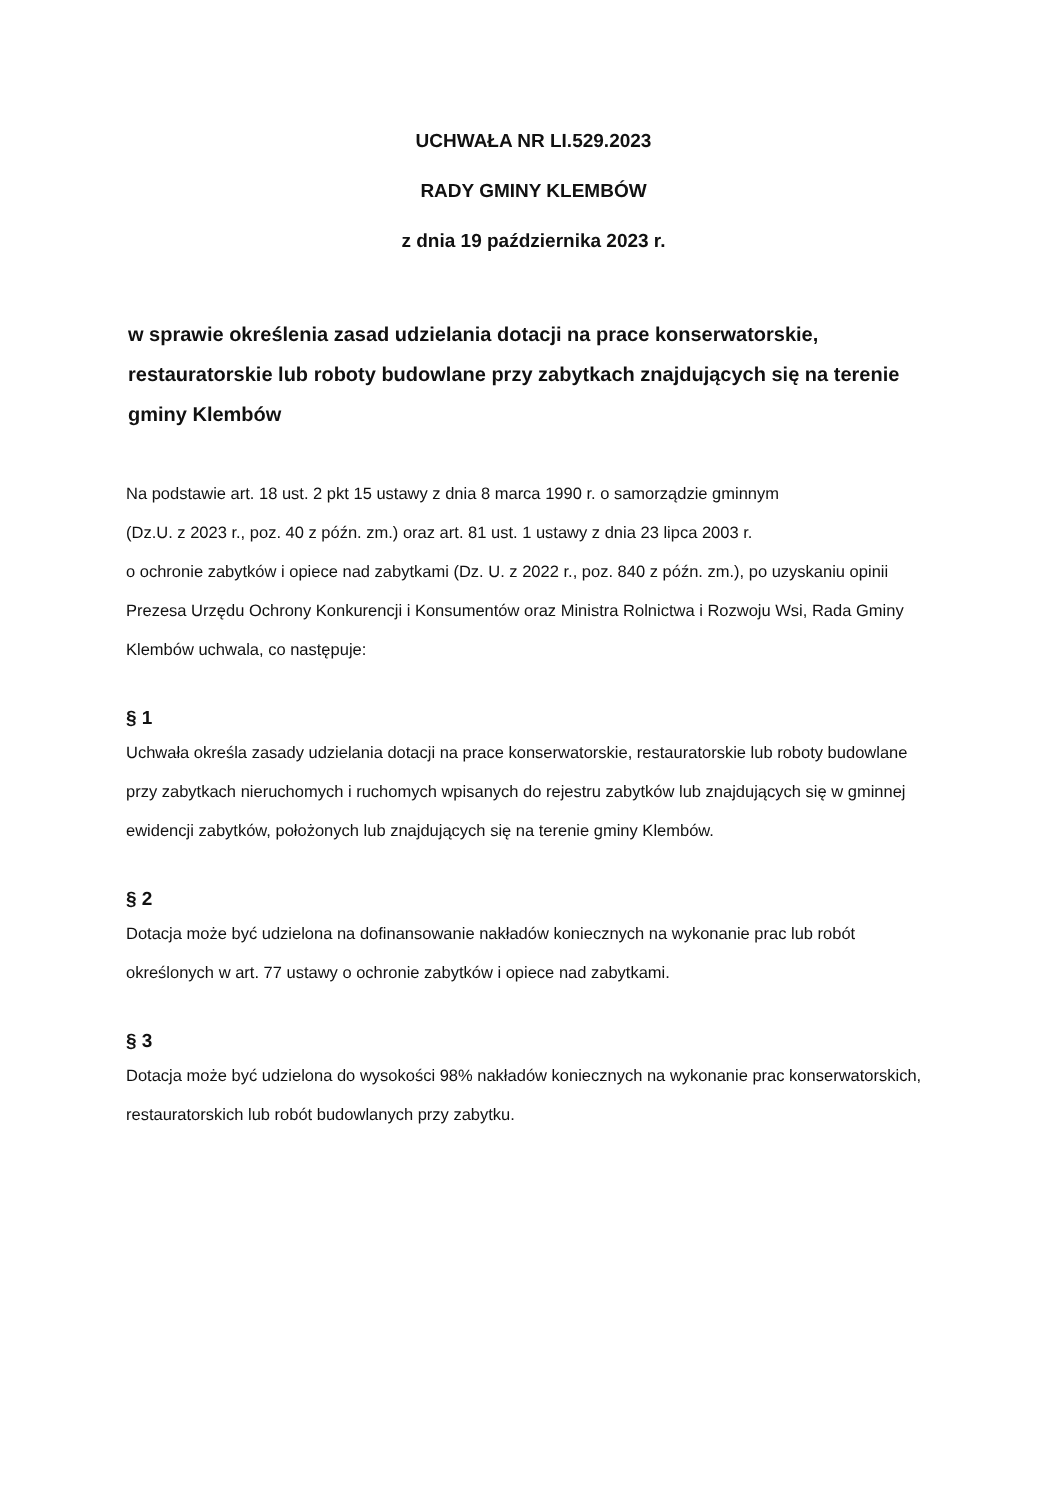UCHWAŁA NR LI.529.2023
RADY GMINY KLEMBÓW
z dnia 19 października 2023 r.
w sprawie określenia zasad udzielania dotacji na prace konserwatorskie, restauratorskie lub roboty budowlane przy zabytkach znajdujących się na terenie gminy Klembów
Na podstawie art. 18 ust. 2 pkt 15 ustawy z dnia 8 marca 1990 r. o samorządzie gminnym
(Dz.U. z 2023 r., poz. 40 z późn. zm.) oraz art. 81 ust. 1 ustawy z dnia 23 lipca 2003 r.
o ochronie zabytków i opiece nad zabytkami (Dz. U. z 2022 r., poz. 840 z późn. zm.), po uzyskaniu opinii Prezesa Urzędu Ochrony Konkurencji i Konsumentów oraz Ministra Rolnictwa i Rozwoju Wsi, Rada Gminy Klembów uchwala, co następuje:
§ 1
Uchwała określa zasady udzielania dotacji na prace konserwatorskie, restauratorskie lub roboty budowlane przy zabytkach nieruchomych i ruchomych wpisanych do rejestru zabytków lub znajdujących się w gminnej ewidencji zabytków, położonych lub znajdujących się na terenie gminy Klembów.
§ 2
Dotacja może być udzielona na dofinansowanie nakładów koniecznych na wykonanie prac lub robót określonych w art. 77 ustawy o ochronie zabytków i opiece nad zabytkami.
§ 3
Dotacja może być udzielona do wysokości 98% nakładów koniecznych na wykonanie prac konserwatorskich, restauratorskich lub robót budowlanych przy zabytku.